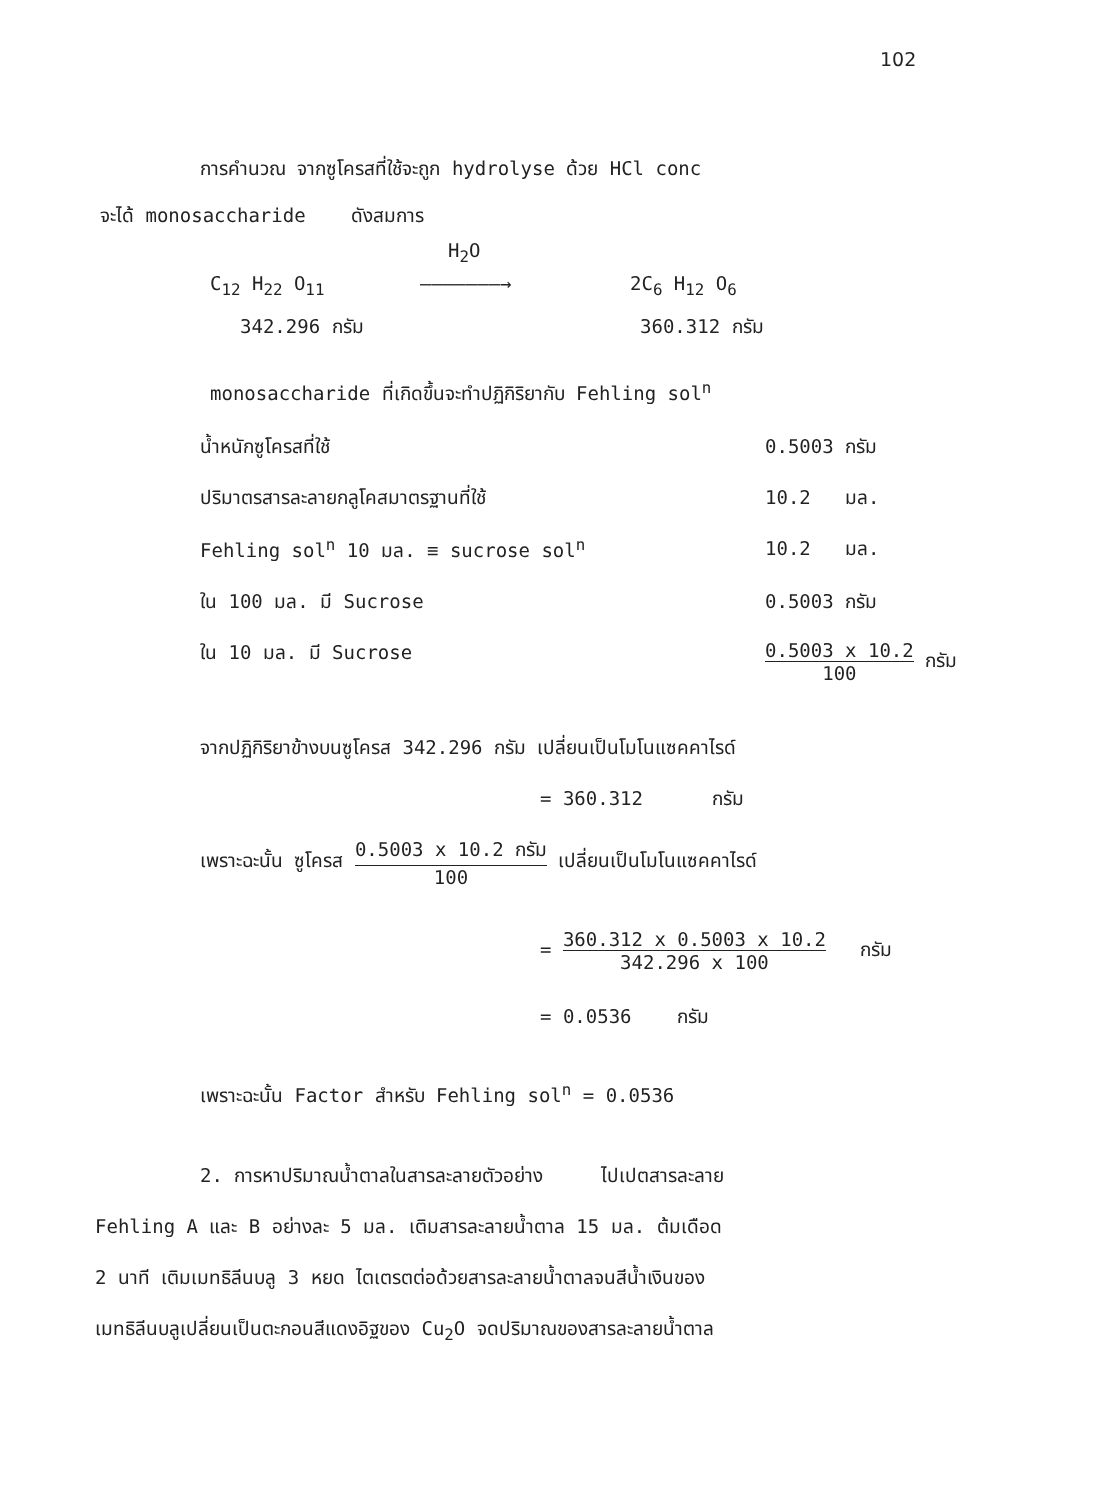102
การคำนวณ จากซูโครสที่ใช้จะถูก hydrolyse ด้วย HCl conc
จะได้ monosaccharide ดังสมการ
H<sub>2</sub>O
C<sub>12</sub> H<sub>22</sub> O<sub>11</sub> ———————→ 2C<sub>6</sub> H<sub>12</sub> O<sub>6</sub>
342.296 กรัม 360.312 กรัม
monosaccharide ที่เกิดขึ้นจะทำปฏิกิริยากับ Fehling sol<sup>n</sup>
น้ำหนักซูโครสที่ใช้ 0.5003 กรัม
ปริมาตรสารละลายกลูโคสมาตรฐานที่ใช้ 10.2 มล.
Fehling sol<sup>n</sup> 10 มล. ≡ sucrose sol<sup>n</sup> 10.2 มล.
ใน 100 มล. มี Sucrose 0.5003 กรัม
ใน 10 มล. มี Sucrose 0.5003 x 10.2 100 กรัม
จากปฏิกิริยาข้างบนซูโครส 342.296 กรัม เปลี่ยนเป็นโมโนแซคคาไรด์
= 360.312 กรัม
เพราะฉะนั้น ซูโครส 0.5003 x 10.2 กรัม 100 เปลี่ยนเป็นโมโนแซคคาไรด์
= 360.312 x 0.5003 x 10.2 342.296 x 100 กรัม
= 0.0536 กรัม
เพราะฉะนั้น Factor สำหรับ Fehling sol<sup>n</sup> = 0.0536
2. การหาปริมาณน้ำตาลในสารละลายตัวอย่าง ไปเปตสารละลาย
Fehling A และ B อย่างละ 5 มล. เติมสารละลายน้ำตาล 15 มล. ต้มเดือด
2 นาที เติมเมทธิลีนบลู 3 หยด ไตเตรตต่อด้วยสารละลายน้ำตาลจนสีน้ำเงินของ
เมทธิลีนบลูเปลี่ยนเป็นตะกอนสีแดงอิฐของ Cu<sub>2</sub>O จดปริมาณของสารละลายน้ำตาล